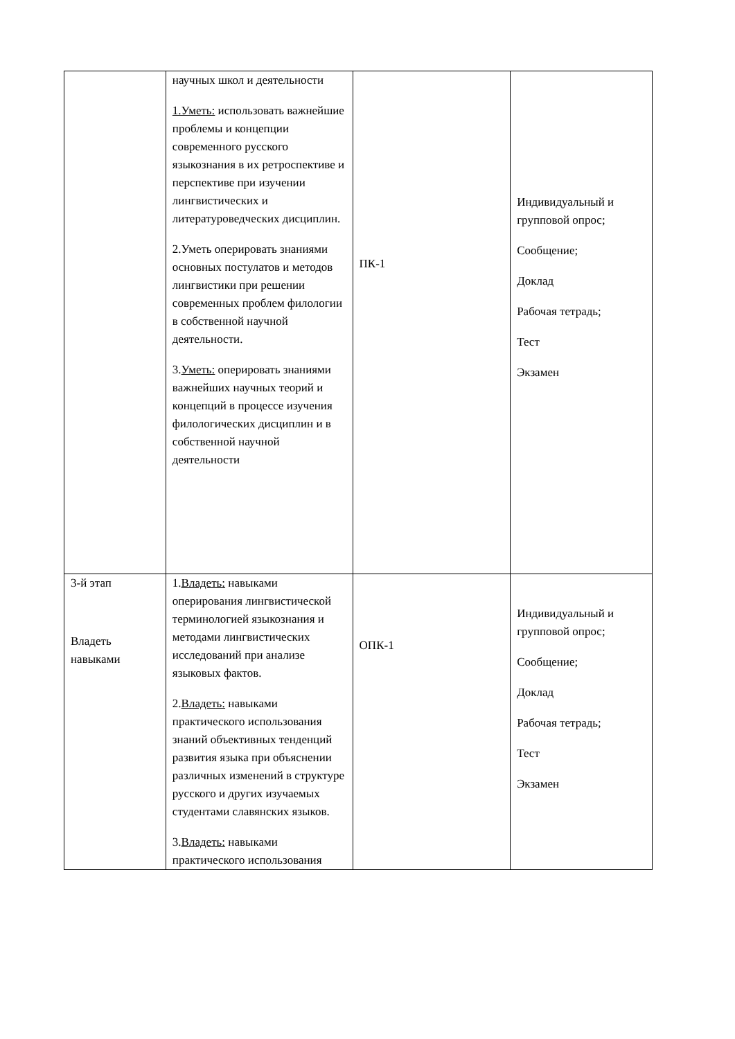| | научных школ и деятельности 1.Уметь: использовать важнейшие проблемы и концепции современного русского языкознания в их ретроспективе и перспективе при изучении лингвистических и литературоведческих дисциплин. 2.Уметь оперировать знаниями основных постулатов и методов лингвистики при решении современных проблем филологии в собственной научной деятельности. 3. Уметь: оперировать знаниями важнейших научных теорий и концепций в процессе изучения филологических дисциплин и в собственной научной деятельности | ПК-1 | Индивидуальный и групповой опрос; Сообщение; Доклад Рабочая тетрадь; Тест Экзамен |
| 3-й этап Владеть навыками | 1. Владеть: навыками оперирования лингвистической терминологией языкознания и методами лингвистических исследований при анализе языковых фактов. 2. Владеть: навыками практического использования знаний объективных тенденций развития языка при объяснении различных изменений в структуре русского и других изучаемых студентами славянских языков. 3. Владеть: навыками практического использования | ОПК-1 | Индивидуальный и групповой опрос; Сообщение; Доклад Рабочая тетрадь; Тест Экзамен |